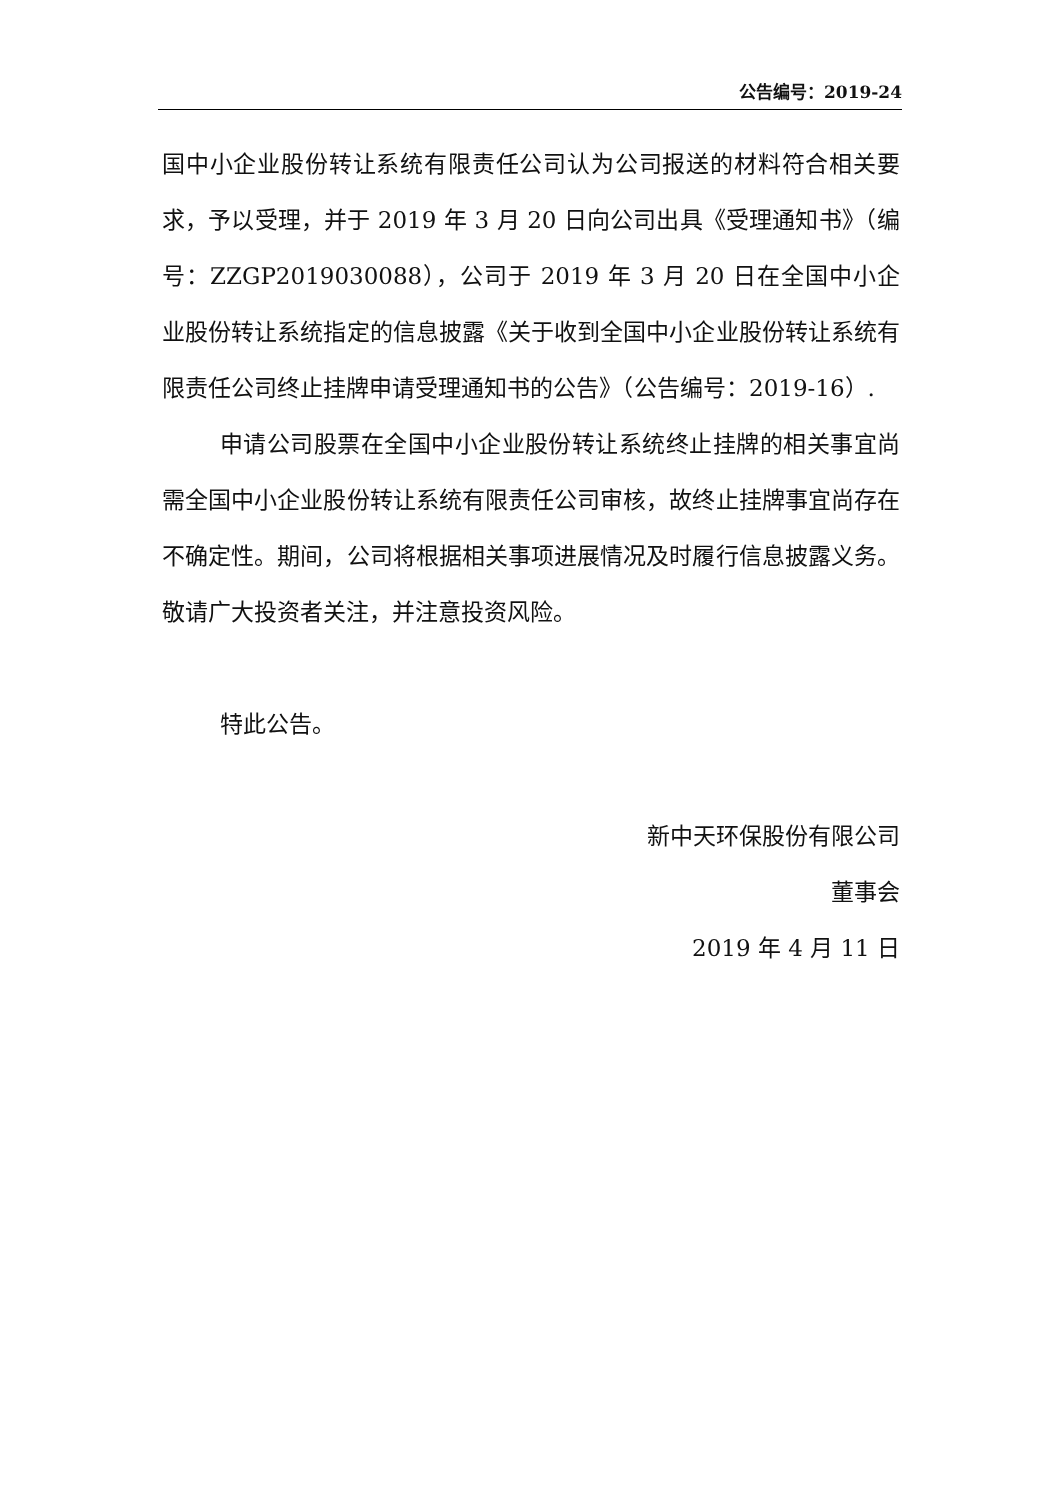公告编号：2019-24
国中小企业股份转让系统有限责任公司认为公司报送的材料符合相关要求，予以受理，并于 2019 年 3 月 20 日向公司出具《受理通知书》（编号：ZZGP2019030088），公司于 2019 年 3 月 20 日在全国中小企业股份转让系统指定的信息披露《关于收到全国中小企业股份转让系统有限责任公司终止挂牌申请受理通知书的公告》（公告编号：2019-16）.
申请公司股票在全国中小企业股份转让系统终止挂牌的相关事宜尚需全国中小企业股份转让系统有限责任公司审核，故终止挂牌事宜尚存在不确定性。期间，公司将根据相关事项进展情况及时履行信息披露义务。敬请广大投资者关注，并注意投资风险。
特此公告。
新中天环保股份有限公司
董事会
2019 年 4 月 11 日